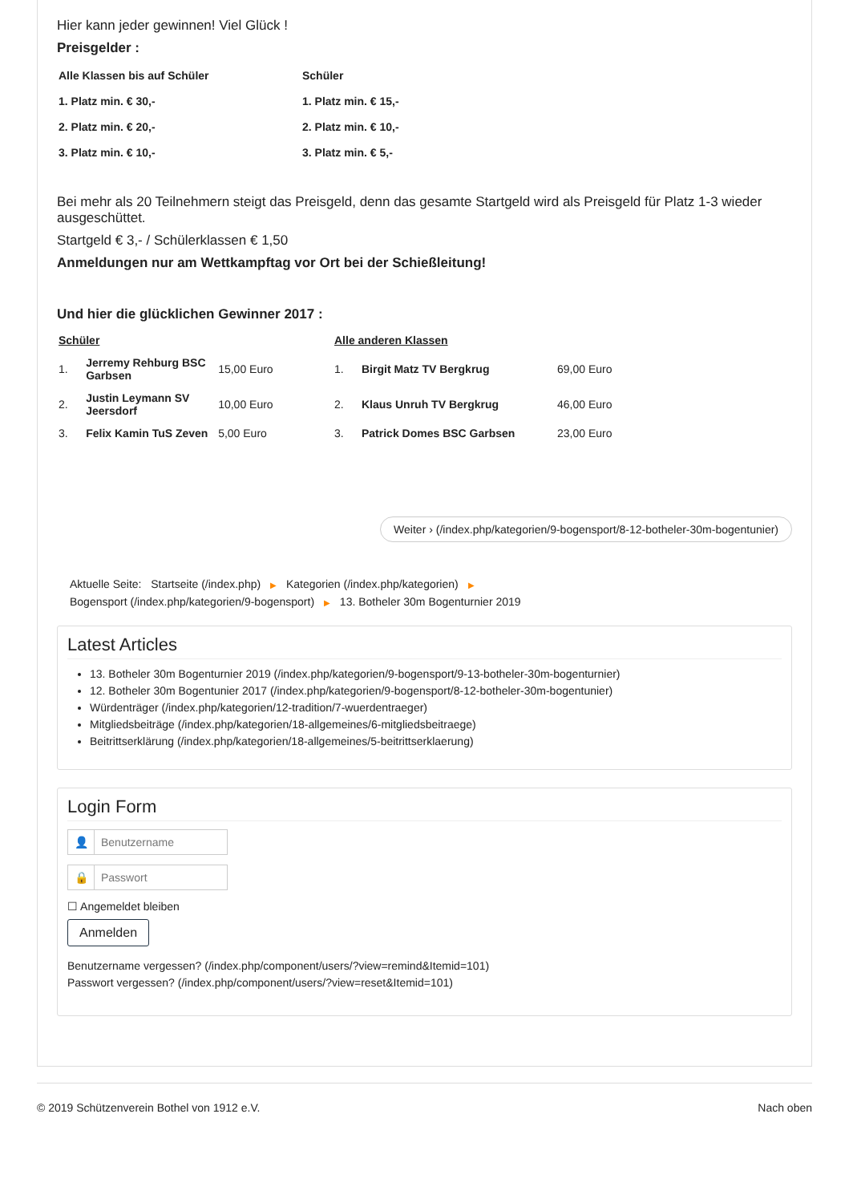Hier kann jeder gewinnen! Viel Glück !
Preisgelder :
| Alle Klassen bis auf Schüler | Schüler |
| 1. Platz min. € 30,- | 1. Platz min. € 15,- |
| 2. Platz min. € 20,- | 2. Platz min. € 10,- |
| 3. Platz min. € 10,- | 3. Platz min. € 5,- |
Bei mehr als 20 Teilnehmern steigt das Preisgeld, denn das gesamte Startgeld wird als Preisgeld für Platz 1-3 wieder ausgeschüttet.
Startgeld € 3,- / Schülerklassen € 1,50
Anmeldungen nur am Wettkampftag vor Ort bei der Schießleitung!
Und hier die glücklichen Gewinner 2017 :
| Schüler | | | Alle anderen Klassen | | |
| 1. | Jerremy Rehburg BSC Garbsen | 15,00 Euro | 1. | Birgit Matz TV Bergkrug | 69,00 Euro |
| 2. | Justin Leymann SV Jeersdorf | 10,00 Euro | 2. | Klaus Unruh TV Bergkrug | 46,00 Euro |
| 3. | Felix Kamin TuS Zeven | 5,00 Euro | 3. | Patrick Domes BSC Garbsen | 23,00 Euro |
Weiter › (/index.php/kategorien/9-bogensport/8-12-botheler-30m-bogentunier)
Aktuelle Seite: Startseite (/index.php) ▶ Kategorien (/index.php/kategorien) ▶
Bogensport (/index.php/kategorien/9-bogensport) ▶ 13. Botheler 30m Bogenturnier 2019
Latest Articles
13. Botheler 30m Bogenturnier 2019 (/index.php/kategorien/9-bogensport/9-13-botheler-30m-bogenturnier)
12. Botheler 30m Bogentunier 2017 (/index.php/kategorien/9-bogensport/8-12-botheler-30m-bogentunier)
Würdenträger (/index.php/kategorien/12-tradition/7-wuerdentraeger)
Mitgliedsbeiträge (/index.php/kategorien/18-allgemeines/6-mitgliedsbeitraege)
Beitrittserklärung (/index.php/kategorien/18-allgemeines/5-beitrittserklaerung)
Login Form
👤 Benutzername
🔒 Passwort
☐ Angemeldet bleiben
Anmelden
Benutzername vergessen? (/index.php/component/users/?view=remind&Itemid=101)
Passwort vergessen? (/index.php/component/users/?view=reset&Itemid=101)
© 2019 Schützenverein Bothel von 1912 e.V. Nach oben